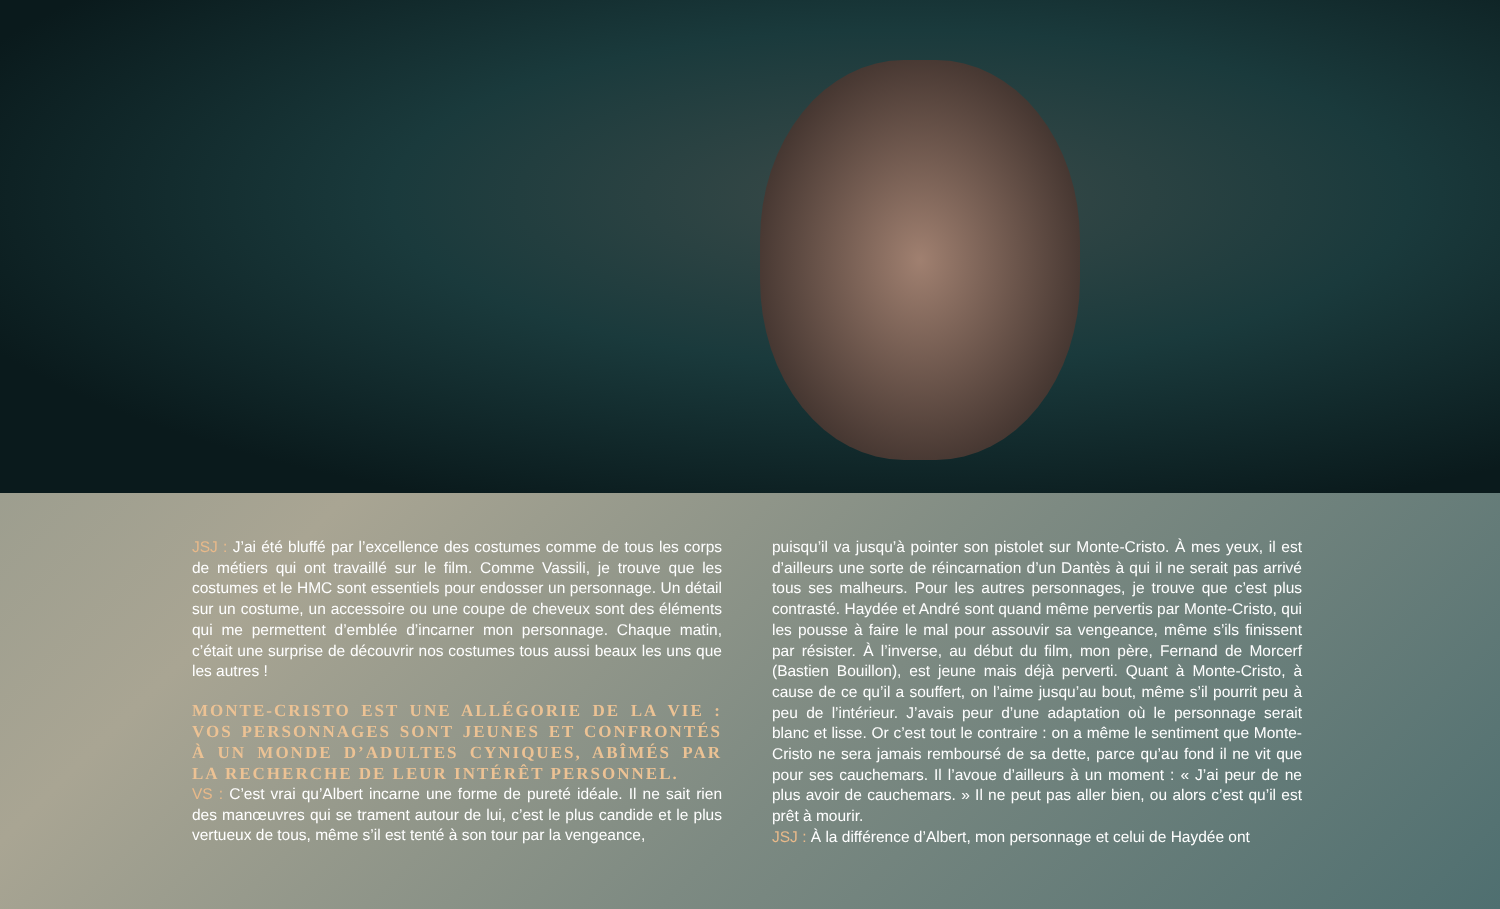JSJ : J’ai été bluffé par l’excellence des costumes comme de tous les corps de métiers qui ont travaillé sur le film. Comme Vassili, je trouve que les costumes et le HMC sont essentiels pour endosser un personnage. Un détail sur un costume, un accessoire ou une coupe de cheveux sont des éléments qui me permettent d’emblée d’incarner mon personnage. Chaque matin, c’était une surprise de découvrir nos costumes tous aussi beaux les uns que les autres !
MONTE-CRISTO EST UNE ALLÉGORIE DE LA VIE : VOS PERSONNAGES SONT JEUNES ET CONFRONTÉS À UN MONDE D’ADULTES CYNIQUES, ABÎMÉS PAR LA RECHERCHE DE LEUR INTÉRÊT PERSONNEL.
VS : C’est vrai qu’Albert incarne une forme de pureté idéale. Il ne sait rien des manœuvres qui se trament autour de lui, c’est le plus candide et le plus vertueux de tous, même s’il est tenté à son tour par la vengeance,
puisqu’il va jusqu’à pointer son pistolet sur Monte-Cristo. À mes yeux, il est d’ailleurs une sorte de réincarnation d’un Dantès à qui il ne serait pas arrivé tous ses malheurs. Pour les autres personnages, je trouve que c’est plus contrasté. Haydée et André sont quand même pervertis par Monte-Cristo, qui les pousse à faire le mal pour assouvir sa vengeance, même s’ils finissent par résister. À l’inverse, au début du film, mon père, Fernand de Morcerf (Bastien Bouillon), est jeune mais déjà perverti. Quant à Monte-Cristo, à cause de ce qu’il a souffert, on l’aime jusqu’au bout, même s’il pourrit peu à peu de l’intérieur. J’avais peur d’une adaptation où le personnage serait blanc et lisse. Or c’est tout le contraire : on a même le sentiment que Monte-Cristo ne sera jamais remboursé de sa dette, parce qu’au fond il ne vit que pour ses cauchemars. Il l’avoue d’ailleurs à un moment : « J’ai peur de ne plus avoir de cauchemars. » Il ne peut pas aller bien, ou alors c’est qu’il est prêt à mourir.
JSJ : À la différence d’Albert, mon personnage et celui de Haydée ont